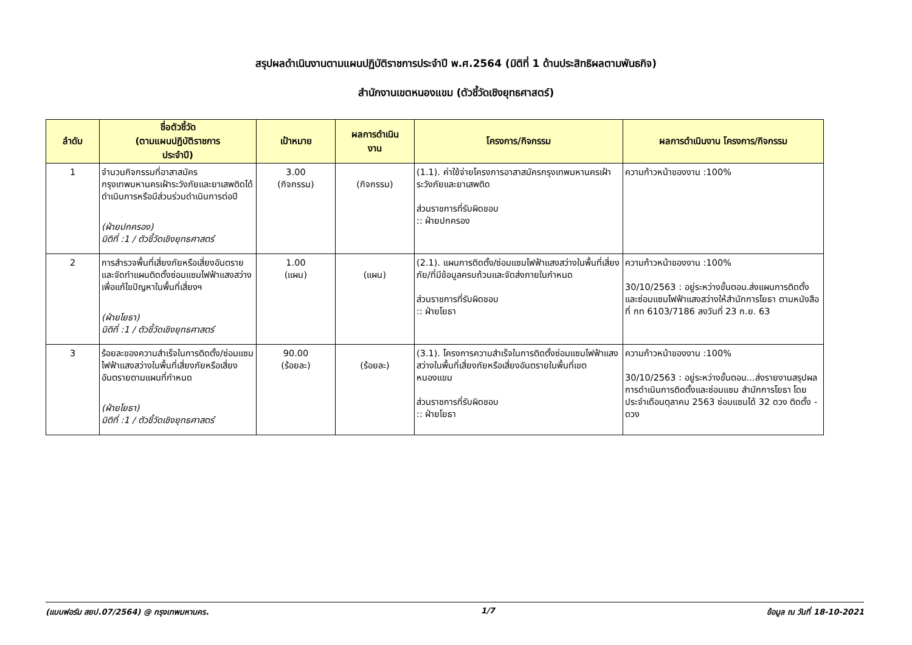สรุปผลดำเนินงานตามแผนปฏิบัติราชการประจำปี พ.ศ.2564 (มิติที่ 1 ด้านประสิทธิผลตามพันธกิจ)
สำนักงานเขตหนองแขม (ตัวชี้วัดเชิงยุทธศาสตร์)
| ลำดับ | ชื่อตัวชี้วัด (ตามแผนปฏิบัติราชการ ประจำปี) | เป้าหมาย | ผลการดำเนิน งาน | โครงการ/กิจกรรม | ผลการดำเนินงาน โครงการ/กิจกรรม |
| --- | --- | --- | --- | --- | --- |
| 1 | จำนวนกิจกรรมที่อาสาสมัครกรุงเทพมหานครเฝ้าระวังภัยและยาเสพติดได้ดำเนินการหรือมีส่วนร่วมดำเนินการต่อปี (ฝ่ายปกครอง) มิติที่ :1 / ตัวชี้วัดเชิงยุทธศาสตร์ | 3.00 (กิจกรรม) | (กิจกรรม) | (1.1). ค่าใช้จ่ายโครงการอาสาสมัครกรุงเทพมหานครเฝ้าระวังภัยและยาเสพติด ส่วนราชการที่รับผิดชอบ :: ฝ่ายปกครอง | ความก้าวหน้าของงาน :100% |
| 2 | การสำรวจพื้นที่เสี่ยงภัยหรือเสี่ยงอันตรายและจัดทำแผนติดตั้งซ่อมแซมไฟฟ้าแสงสว่างเพื่อแก้ไขปัญหาในพื้นที่เสี่ยงฯ (ฝ่ายโยธา) มิติที่ :1 / ตัวชี้วัดเชิงยุทธศาสตร์ | 1.00 (แผน) | (แผน) | (2.1). แผนการติดตั้ง/ซ่อมแซมไฟฟ้าแสงสว่างในพื้นที่เสี่ยงภัย/ที่มีข้อมูลครบถ้วนและจัดส่งภายในกำหนด ส่วนราชการที่รับผิดชอบ :: ฝ่ายโยธา | ความก้าวหน้าของงาน :100% 30/10/2563 : อยู่ระหว่างขั้นตอน.ส่งแผนการติดตั้งและซ่อมแซมไฟฟ้าแสงสว่างให้สำนักการโยธา ตามหนังสือที่ กท 6103/7186 ลงวันที่ 23 ก.ย. 63 |
| 3 | ร้อยละของความสำเร็จในการติดตั้ง/ซ่อมแซมไฟฟ้าแสงสว่างในพื้นที่เสี่ยงภัยหรือเสี่ยงอันตรายตามแผนที่กำหนด (ฝ่ายโยธา) มิติที่ :1 / ตัวชี้วัดเชิงยุทธศาสตร์ | 90.00 (ร้อยละ) | (ร้อยละ) | (3.1). โครงการความสำเร็จในการติดตั้งซ่อมแซมไฟฟ้าแสงสว่างในพื้นที่เสี่ยงภัยหรือเสี่ยงอันตรายในพื้นที่เขตหนองแขม ส่วนราชการที่รับผิดชอบ :: ฝ่ายโยธา | ความก้าวหน้าของงาน :100% 30/10/2563 : อยู่ระหว่างขั้นตอน...ส่งรายงานสรุปผลการดำเนินการติดตั้งและซ่อมแซม สำนักการโยธา โดยประจำเดือนตุลาคม 2563 ซ่อมแซมได้ 32 ดวง ติดตั้ง - ดวง |
(แบบฟอร์ม สยป.07/2564) @ กรุงเทพมหานคร. 1/7 ข้อมูล ณ วันที่ 18-10-2021